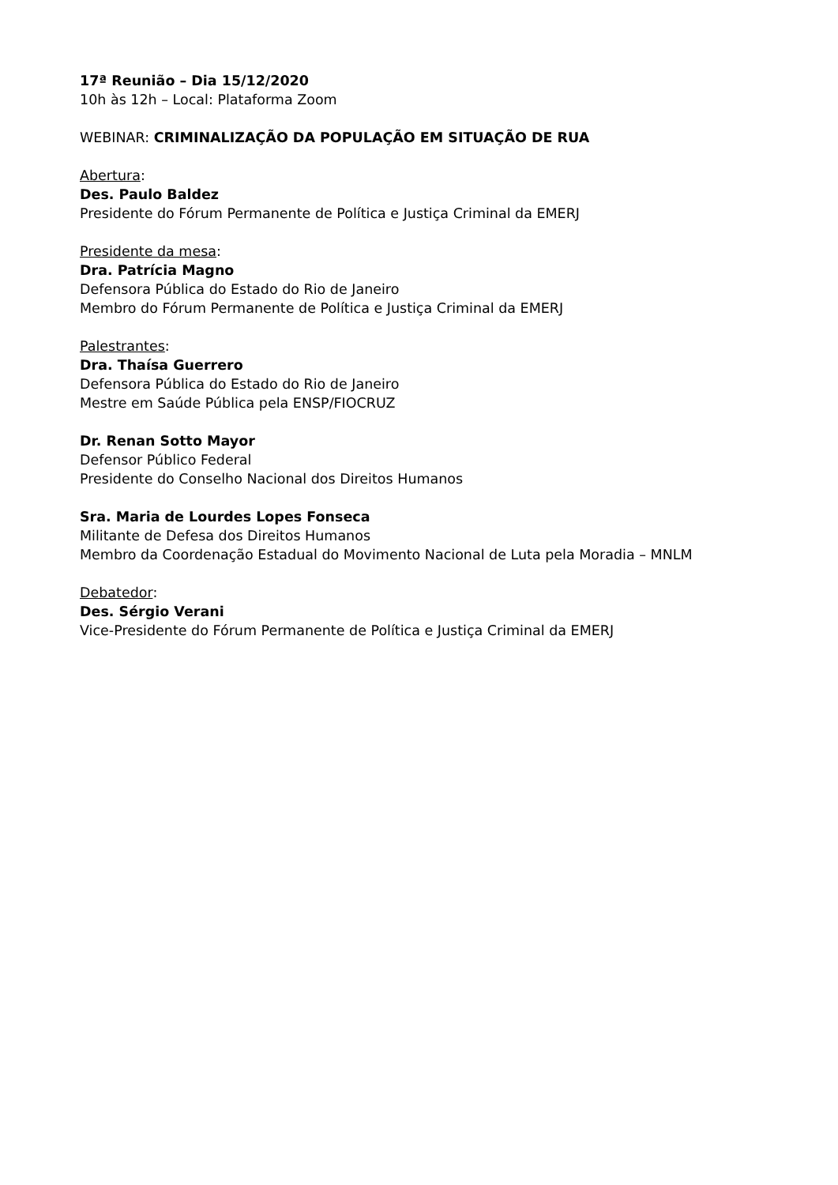17ª Reunião – Dia 15/12/2020
10h às 12h – Local: Plataforma Zoom
WEBINAR: CRIMINALIZAÇÃO DA POPULAÇÃO EM SITUAÇÃO DE RUA
Abertura:
Des. Paulo Baldez
Presidente do Fórum Permanente de Política e Justiça Criminal da EMERJ
Presidente da mesa:
Dra. Patrícia Magno
Defensora Pública do Estado do Rio de Janeiro
Membro do Fórum Permanente de Política e Justiça Criminal da EMERJ
Palestrantes:
Dra. Thaísa Guerrero
Defensora Pública do Estado do Rio de Janeiro
Mestre em Saúde Pública pela ENSP/FIOCRUZ
Dr. Renan Sotto Mayor
Defensor Público Federal
Presidente do Conselho Nacional dos Direitos Humanos
Sra. Maria de Lourdes Lopes Fonseca
Militante de Defesa dos Direitos Humanos
Membro da Coordenação Estadual do Movimento Nacional de Luta pela Moradia – MNLM
Debatedor:
Des. Sérgio Verani
Vice-Presidente do Fórum Permanente de Política e Justiça Criminal da EMERJ